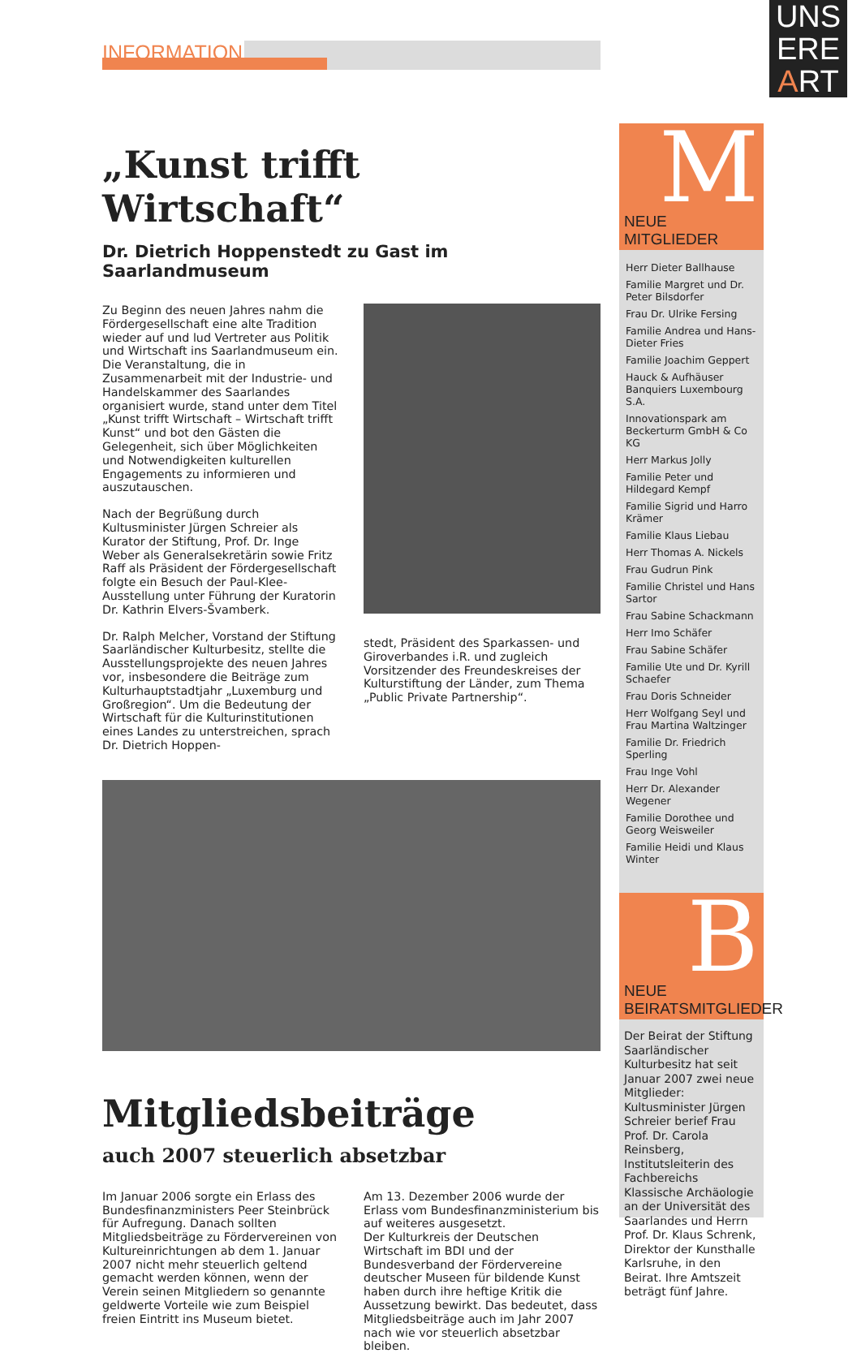UNS
ERE
ART
INFORMATION
„Kunst trifft Wirtschaft“
Dr. Dietrich Hoppenstedt zu Gast im Saarlandmuseum
Zu Beginn des neuen Jahres nahm die Fördergesellschaft eine alte Tradition wieder auf und lud Vertreter aus Politik und Wirtschaft ins Saarlandmuseum ein. Die Veranstaltung, die in Zusammenarbeit mit der Industrie- und Handelskammer des Saarlandes organisiert wurde, stand unter dem Titel „Kunst trifft Wirtschaft – Wirtschaft trifft Kunst“ und bot den Gästen die Gelegenheit, sich über Möglichkeiten und Notwendigkeiten kulturellen Engagements zu informieren und auszutauschen.
Nach der Begrüßung durch Kultusminister Jürgen Schreier als Kurator der Stiftung, Prof. Dr. Inge Weber als Generalsekretärin sowie Fritz Raff als Präsident der Fördergesellschaft folgte ein Besuch der Paul-Klee-Ausstellung unter Führung der Kuratorin Dr. Kathrin Elvers-Švamberk.
Dr. Ralph Melcher, Vorstand der Stiftung Saarländischer Kulturbesitz, stellte die Ausstellungsprojekte des neuen Jahres vor, insbesondere die Beiträge zum Kulturhauptstadtjahr „Luxemburg und Großregion“. Um die Bedeutung der Wirtschaft für die Kulturinstitutionen eines Landes zu unterstreichen, sprach Dr. Dietrich Hoppen-
stedt, Präsident des Sparkassen- und Giroverbandes i.R. und zugleich Vorsitzender des Freundeskreises der Kulturstiftung der Länder, zum Thema „Public Private Partnership“.
Mitgliedsbeiträge
auch 2007 steuerlich absetzbar
Im Januar 2006 sorgte ein Erlass des Bundesfinanzministers Peer Steinbrück für Aufregung. Danach sollten Mitgliedsbeiträge zu Fördervereinen von Kultureinrichtungen ab dem 1. Januar 2007 nicht mehr steuerlich geltend gemacht werden können, wenn der Verein seinen Mitgliedern so genannte geldwerte Vorteile wie zum Beispiel freien Eintritt ins Museum bietet.
Am 13. Dezember 2006 wurde der Erlass vom Bundesfinanzministerium bis auf weiteres ausgesetzt.
Der Kulturkreis der Deutschen Wirtschaft im BDI und der Bundesverband der Fördervereine deutscher Museen für bildende Kunst haben durch ihre heftige Kritik die Aussetzung bewirkt. Das bedeutet, dass Mitgliedsbeiträge auch im Jahr 2007 nach wie vor steuerlich absetzbar bleiben.
M
NEUE MITGLIEDER
Herr Dieter Ballhause
Familie Margret und Dr. Peter Bilsdorfer
Frau Dr. Ulrike Fersing
Familie Andrea und Hans-Dieter Fries
Familie Joachim Geppert
Hauck & Aufhäuser Banquiers Luxembourg S.A.
Innovationspark am Beckerturm GmbH & Co KG
Herr Markus Jolly
Familie Peter und Hildegard Kempf
Familie Sigrid und Harro Krämer
Familie Klaus Liebau
Herr Thomas A. Nickels
Frau Gudrun Pink
Familie Christel und Hans Sartor
Frau Sabine Schackmann
Herr Imo Schäfer
Frau Sabine Schäfer
Familie Ute und Dr. Kyrill Schaefer
Frau Doris Schneider
Herr Wolfgang Seyl und Frau Martina Waltzinger
Familie Dr. Friedrich Sperling
Frau Inge Vohl
Herr Dr. Alexander Wegener
Familie Dorothee und Georg Weisweiler
Familie Heidi und Klaus Winter
B
NEUE
BEIRATSMITGLIEDER
Der Beirat der Stiftung Saarländischer Kulturbesitz hat seit Januar 2007 zwei neue Mitglieder: Kultusminister Jürgen Schreier berief Frau Prof. Dr. Carola Reinsberg, Institutsleiterin des Fachbereichs Klassische Archäologie an der Universität des Saarlandes und Herrn Prof. Dr. Klaus Schrenk, Direktor der Kunsthalle Karlsruhe, in den Beirat. Ihre Amtszeit beträgt fünf Jahre.